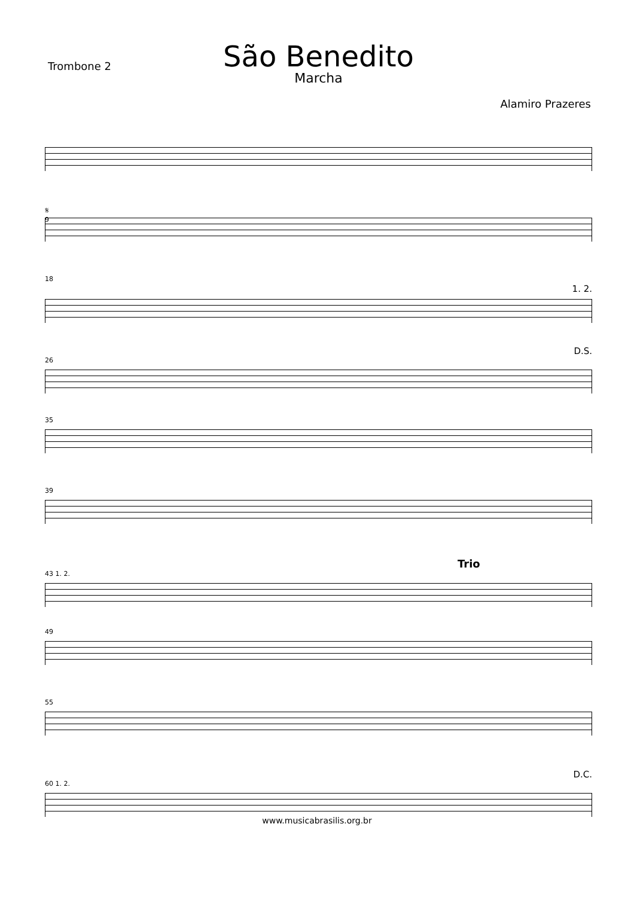Trombone 2
São Benedito
Marcha
Alamiro Prazeres
𝄋
9
18
1. 2.
D.S.
26
35
39
Trio
43 1. 2.
49
55
D.C.
60 1. 2.
www.musicabrasilis.org.br